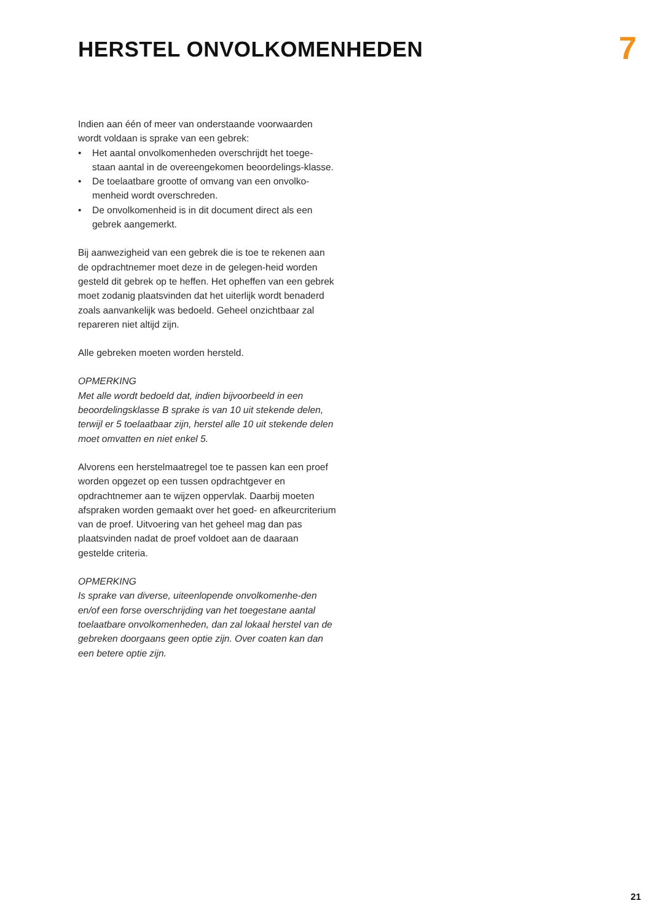HERSTEL ONVOLKOMENHEDEN
7
Indien aan één of meer van onderstaande voorwaarden wordt voldaan is sprake van een gebrek:
• Het aantal onvolkomenheden overschrijdt het toege-staan aantal in de overeengekomen beoordelings-klasse.
• De toelaatbare grootte of omvang van een onvolko-menheid wordt overschreden.
• De onvolkomenheid is in dit document direct als een gebrek aangemerkt.
Bij aanwezigheid van een gebrek die is toe te rekenen aan de opdrachtnemer moet deze in de gelegen-heid worden gesteld dit gebrek op te heffen. Het opheffen van een gebrek moet zodanig plaatsvinden dat het uiterlijk wordt benaderd zoals aanvankelijk was bedoeld. Geheel onzichtbaar zal repareren niet altijd zijn.
Alle gebreken moeten worden hersteld.
OPMERKING
Met alle wordt bedoeld dat, indien bijvoorbeeld in een beoordelingsklasse B sprake is van 10 uit stekende delen, terwijl er 5 toelaatbaar zijn, herstel alle 10 uit stekende delen moet omvatten en niet enkel 5.
Alvorens een herstelmaatregel toe te passen kan een proef worden opgezet op een tussen opdrachtgever en opdrachtnemer aan te wijzen oppervlak. Daarbij moeten afspraken worden gemaakt over het goed- en afkeurcriterium van de proef. Uitvoering van het geheel mag dan pas plaatsvinden nadat de proef voldoet aan de daaraan gestelde criteria.
OPMERKING
Is sprake van diverse, uiteenlopende onvolkomenhe-den en/of een forse overschrijding van het toegestane aantal toelaatbare onvolkomenheden, dan zal lokaal herstel van de gebreken doorgaans geen optie zijn. Over coaten kan dan een betere optie zijn.
21